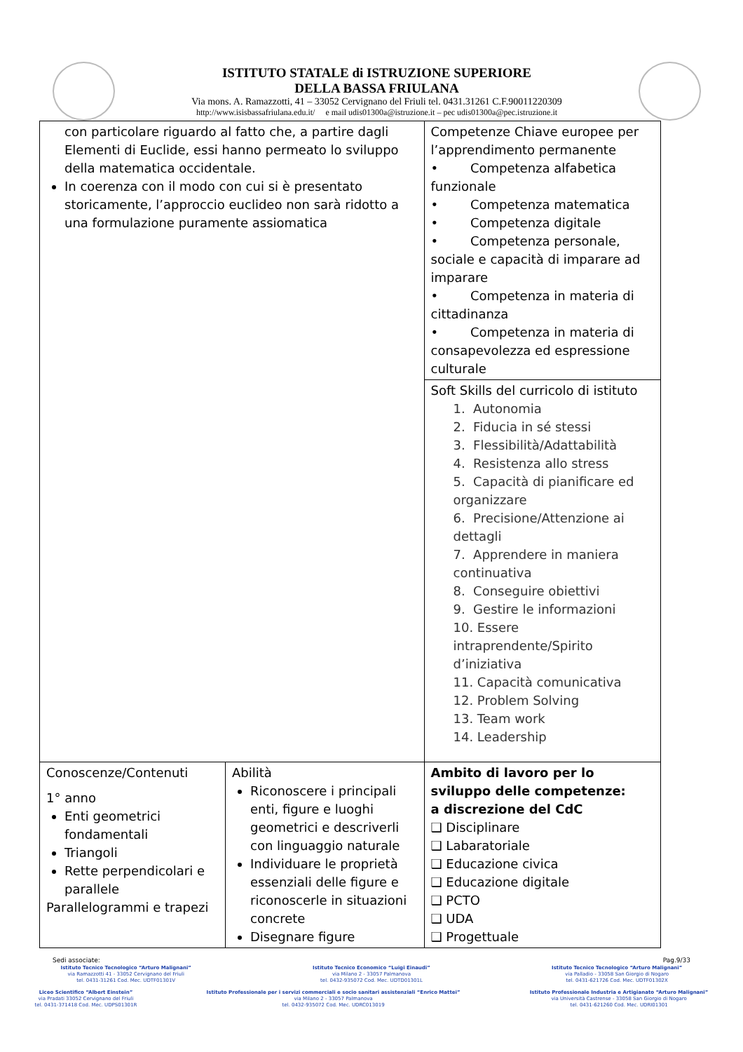ISTITUTO STATALE di ISTRUZIONE SUPERIORE
DELLA BASSA FRIULANA
Via mons. A. Ramazzotti, 41 – 33052 Cervignano del Friuli tel. 0431.31261 C.F.90011220309
http://www.isisbassafriulana.edu.it/ e mail udis01300a@istruzione.it – pec udis01300a@pec.istruzione.it
| con particolare riguardo al fatto che, a partire dagli Elementi di Euclide, essi hanno permeato lo sviluppo della matematica occidentale. In coerenza con il modo con cui si è presentato storicamente, l’approccio euclideo non sarà ridotto a una formulazione puramente assiomatica | | Competenze Chiave europee per l’apprendimento permanente • Competenza alfabetica funzionale • Competenza matematica • Competenza digitale • Competenza personale, sociale e capacità di imparare ad imparare • Competenza in materia di cittadinanza • Competenza in materia di consapevolezza ed espressione culturale |
| | | Soft Skills del curricolo di istituto 1. Autonomia 2. Fiducia in sé stessi 3. Flessibilità/Adattabilità 4. Resistenza allo stress 5. Capacità di pianificare ed organizzare 6. Precisione/Attenzione ai dettagli 7. Apprendere in maniera continuativa 8. Conseguire obiettivi 9. Gestire le informazioni 10. Essere intraprendente/Spirito d’iniziativa 11. Capacità comunicativa 12. Problem Solving 13. Team work 14. Leadership |
| Conoscenze/Contenuti 1° anno Enti geometrici fondamentali Triangoli Rette perpendicolari e parallele Parallelogrammi e trapezi | Abilità Riconoscere i principali enti, figure e luoghi geometrici e descriverli con linguaggio naturale Individuare le proprietà essenziali delle figure e riconoscerle in situazioni concrete Disegnare figure | Ambito di lavoro per lo sviluppo delle competenze: a discrezione del CdC ❑ Disciplinare ❑ Labaratoriale ❑ Educazione civica ❑ Educazione digitale ❑ PCTO ❑ UDA ❑ Progettuale |
Sedi associate: Pag.9/33
Istituto Tecnico Tecnologico “Arturo Malignani”
via Ramazzotti 41 - 33052 Cervignano del Friuli
tel. 0431-31261 Cod. Mec. UDTF01301V
Istituto Tecnico Economico “Luigi Einaudi”
via Milano 2 - 33057 Palmanova
tel. 0432-935072 Cod. Mec. UDTD01301L
Istituto Tecnico Tecnologico “Arturo Malignani”
via Palladio - 33058 San Giorgio di Nogaro
tel. 0431-621726 Cod. Mec. UDTF01302X
Liceo Scientifico “Albert Einstein”
via Pradati 33052 Cervignano del Friuli
tel. 0431-371418 Cod. Mec. UDPS01301R
Istituto Professionale per i servizi commerciali e socio sanitari assistenziali “Enrico Mattei”
via Milano 2 - 33057 Palmanova
tel. 0432-935072 Cod. Mec. UDRC013019
Istituto Professionale Industria e Artigianato “Arturo Malignani”
via Università Castrense - 33058 San Giorgio di Nogaro
tel. 0431-621260 Cod. Mec. UDRI01301